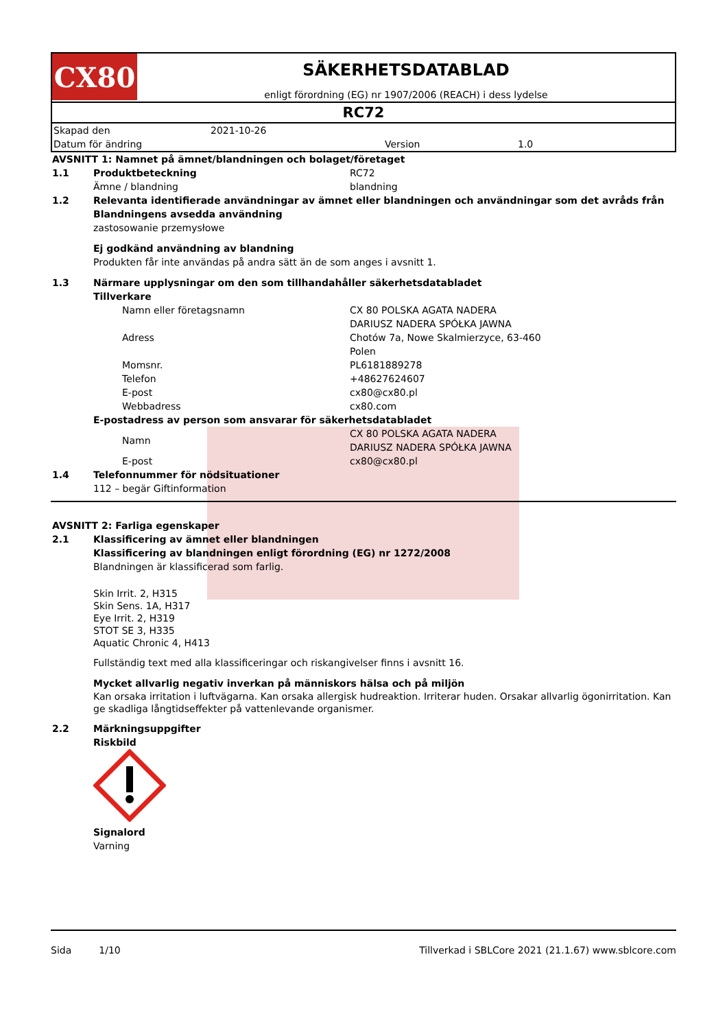CX80
SÄKERHETSDATABLAD
enligt förordning (EG) nr 1907/2006 (REACH) i dess lydelse
RC72
| Skapad den | 2021-10-26 | | |
| Datum för ändring | | Version | 1.0 |
| AVSNITT 1: Namnet på ämnet/blandningen och bolaget/företaget | | |
| 1.1 | Produktbeteckning | RC72 |
| | Ämne / blandning | blandning |
| 1.2 | Relevanta identifierade användningar av ämnet eller blandningen och användningar som det avråds från | |
| | Blandningens avsedda användning | |
| | zastosowanie przemysłowe | |
| | Ej godkänd användning av blandning | |
| | Produkten får inte användas på andra sätt än de som anges i avsnitt 1. | |
| 1.3 | Närmare upplysningar om den som tillhandahåller säkerhetsdatabladet | |
| | Tillverkare | |
| | Namn eller företagsnamn | CX 80 POLSKA AGATA NADERA DARIUSZ NADERA SPÓŁKA JAWNA |
| | Adress | Chotów 7a, Nowe Skalmierzyce, 63-460 Polen |
| | Momsnr. | PL6181889278 |
| | Telefon | +48627624607 |
| | E-post | cx80@cx80.pl |
| | Webbadress | cx80.com |
| | E-postadress av person som ansvarar för säkerhetsdatabladet | |
| | Namn | CX 80 POLSKA AGATA NADERA DARIUSZ NADERA SPÓŁKA JAWNA |
| | E-post | cx80@cx80.pl |
| 1.4 | Telefonnummer för nödsituationer | |
| | 112 – begär Giftinformation | |
| AVSNITT 2: Farliga egenskaper | |
| 2.1 | Klassificering av ämnet eller blandningen |
| | Klassificering av blandningen enligt förordning (EG) nr 1272/2008 |
| | Blandningen är klassificerad som farlig. |
| | Skin Irrit. 2, H315 Skin Sens. 1A, H317 Eye Irrit. 2, H319 STOT SE 3, H335 Aquatic Chronic 4, H413 |
| | Fullständig text med alla klassificeringar och riskangivelser finns i avsnitt 16. |
| | Mycket allvarlig negativ inverkan på människors hälsa och på miljön |
| | Kan orsaka irritation i luftvägarna. Kan orsaka allergisk hudreaktion. Irriterar huden. Orsakar allvarlig ögonirritation. Kan ge skadliga långtidseffekter på vattenlevande organismer. |
| 2.2 | Märkningsuppgifter |
| | Riskbild |
| | Signalord |
| | Varning |
Sida 1/10 Tillverkad i SBLCore 2021 (21.1.67) www.sblcore.com